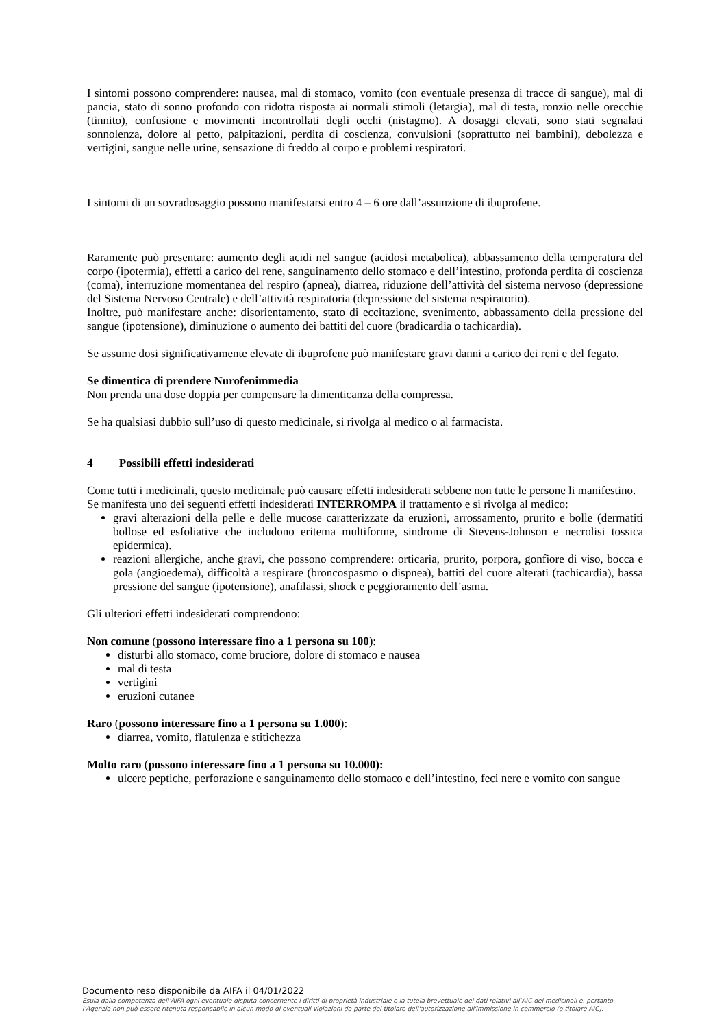I sintomi possono comprendere: nausea, mal di stomaco, vomito (con eventuale presenza di tracce di sangue), mal di pancia, stato di sonno profondo con ridotta risposta ai normali stimoli (letargia), mal di testa, ronzio nelle orecchie (tinnito), confusione e movimenti incontrollati degli occhi (nistagmo). A dosaggi elevati, sono stati segnalati sonnolenza, dolore al petto, palpitazioni, perdita di coscienza, convulsioni (soprattutto nei bambini), debolezza e vertigini, sangue nelle urine, sensazione di freddo al corpo e problemi respiratori.
I sintomi di un sovradosaggio possono manifestarsi entro 4 – 6 ore dall’assunzione di ibuprofene.
Raramente può presentare: aumento degli acidi nel sangue (acidosi metabolica), abbassamento della temperatura del corpo (ipotermia), effetti a carico del rene, sanguinamento dello stomaco e dell’intestino, profonda perdita di coscienza (coma), interruzione momentanea del respiro (apnea), diarrea, riduzione dell’attività del sistema nervoso (depressione del Sistema Nervoso Centrale) e dell’attività respiratoria (depressione del sistema respiratorio).
Inoltre, può manifestare anche: disorientamento, stato di eccitazione, svenimento, abbassamento della pressione del sangue (ipotensione), diminuzione o aumento dei battiti del cuore (bradicardia o tachicardia).
Se assume dosi significativamente elevate di ibuprofene può manifestare gravi danni a carico dei reni e del fegato.
Se dimentica di prendere Nurofenimmedia
Non prenda una dose doppia per compensare la dimenticanza della compressa.
Se ha qualsiasi dubbio sull’uso di questo medicinale, si rivolga al medico o al farmacista.
4 Possibili effetti indesiderati
Come tutti i medicinali, questo medicinale può causare effetti indesiderati sebbene non tutte le persone li manifestino.
Se manifesta uno dei seguenti effetti indesiderati INTERROMPA il trattamento e si rivolga al medico:
gravi alterazioni della pelle e delle mucose caratterizzate da eruzioni, arrossamento, prurito e bolle (dermatiti bollose ed esfoliative che includono eritema multiforme, sindrome di Stevens-Johnson e necrolisi tossica epidermica).
reazioni allergiche, anche gravi, che possono comprendere: orticaria, prurito, porpora, gonfiore di viso, bocca e gola (angioedema), difficoltà a respirare (broncospasmo o dispnea), battiti del cuore alterati (tachicardia), bassa pressione del sangue (ipotensione), anafilassi, shock e peggioramento dell’asma.
Gli ulteriori effetti indesiderati comprendono:
Non comune (possono interessare fino a 1 persona su 100):
disturbi allo stomaco, come bruciore, dolore di stomaco e nausea
mal di testa
vertigini
eruzioni cutanee
Raro (possono interessare fino a 1 persona su 1.000):
diarrea, vomito, flatulenza e stitichezza
Molto raro (possono interessare fino a 1 persona su 10.000):
ulcere peptiche, perforazione e sanguinamento dello stomaco e dell’intestino, feci nere e vomito con sangue
Documento reso disponibile da AIFA il 04/01/2022
Esula dalla competenza dell’AIFA ogni eventuale disputa concernente i diritti di proprietà industriale e la tutela brevettuale dei dati relativi all’AIC dei medicinali e, pertanto, l’Agenzia non può essere ritenuta responsabile in alcun modo di eventuali violazioni da parte del titolare dell'autorizzazione all'immissione in commercio (o titolare AIC).